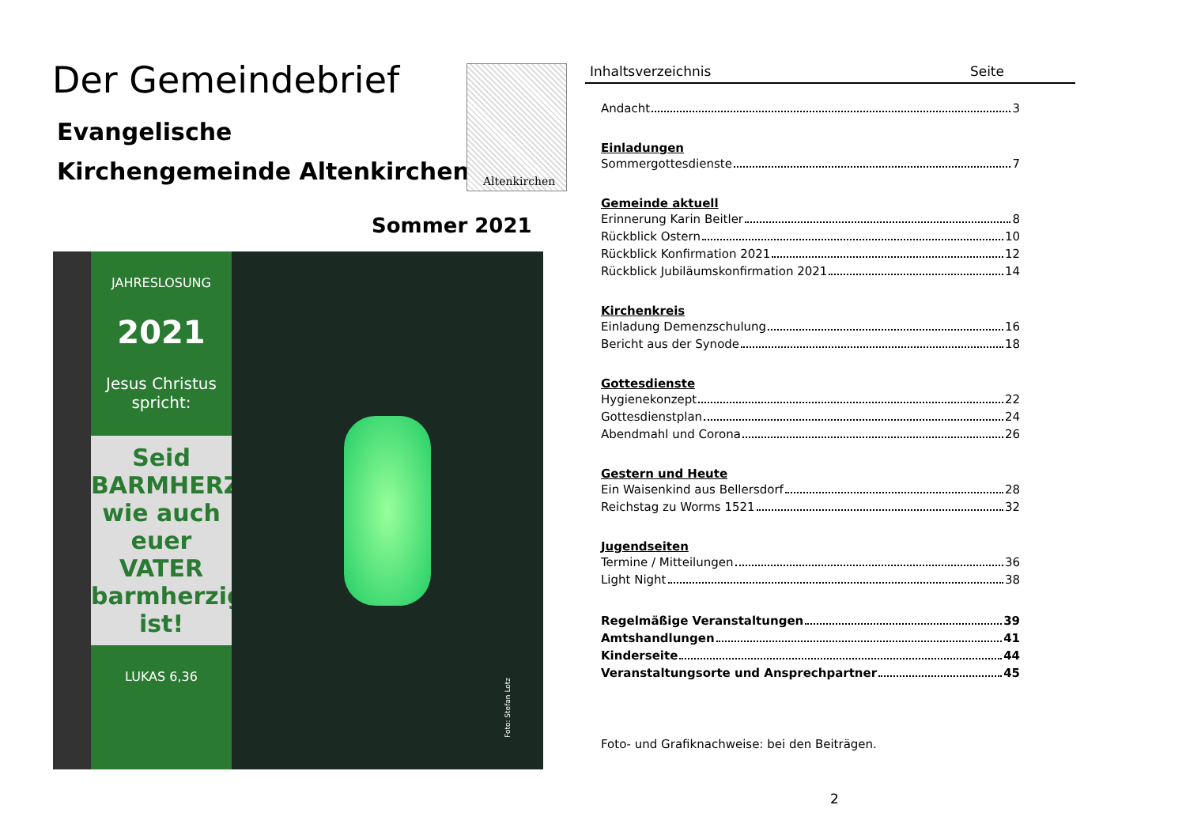Der Gemeindebrief
Evangelische
Kirchengemeinde Altenkirchen
Altenkirchen
Sommer 2021
JAHRESLOSUNG
2021
Jesus Christus spricht:
Seid BARMHERZIG, wie auch euer VATER barmherzig ist!
LUKAS 6,36
Foto: Stefan Lotz
Inhaltsverzeichnis Seite
Andacht 3
Einladungen
Sommergottesdienste 7
Gemeinde aktuell
Erinnerung Karin Beitler 8
Rückblick Ostern 10
Rückblick Konfirmation 2021 12
Rückblick Jubiläumskonfirmation 2021 14
Kirchenkreis
Einladung Demenzschulung 16
Bericht aus der Synode 18
Gottesdienste
Hygienekonzept 22
Gottesdienstplan 24
Abendmahl und Corona 26
Gestern und Heute
Ein Waisenkind aus Bellersdorf 28
Reichstag zu Worms 1521 32
Jugendseiten
Termine / Mitteilungen 36
Light Night 38
Regelmäßige Veranstaltungen 39
Amtshandlungen 41
Kinderseite 44
Veranstaltungsorte und Ansprechpartner 45
Foto- und Grafiknachweise: bei den Beiträgen.
2